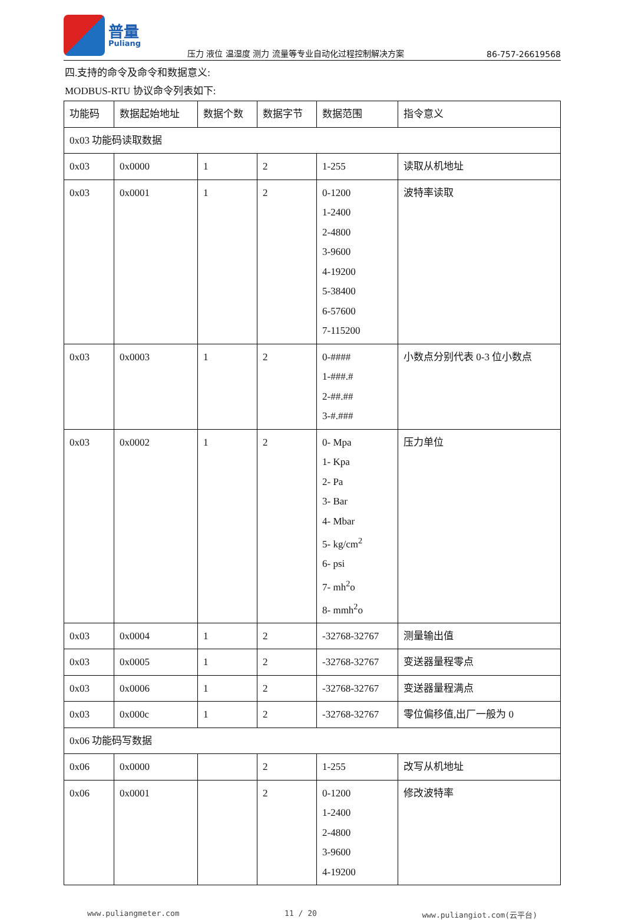普量
Puliang
压力 液位 温湿度 测力 流量等专业自动化过程控制解决方案
86-757-26619568
四.支持的命令及命令和数据意义:
MODBUS-RTU 协议命令列表如下:
| 功能码 | 数据起始地址 | 数据个数 | 数据字节 | 数据范围 | 指令意义 |
| 0x03 功能码读取数据 | | | | | |
| 0x03 | 0x0000 | 1 | 2 | 1-255 | 读取从机地址 |
| 0x03 | 0x0001 | 1 | 2 | 0-1200 1-2400 2-4800 3-9600 4-19200 5-38400 6-57600 7-115200 | 波特率读取 |
| 0x03 | 0x0003 | 1 | 2 | 0-#### 1-###.# 2-##.## 3-#.### | 小数点分别代表 0-3 位小数点 |
| 0x03 | 0x0002 | 1 | 2 | 0- Mpa 1- Kpa 2- Pa 3- Bar 4- Mbar 5- kg/cm<sup>2</sup> 6- psi 7- mh<sup>2</sup>o 8- mmh<sup>2</sup>o | 压力单位 |
| 0x03 | 0x0004 | 1 | 2 | -32768-32767 | 测量输出值 |
| 0x03 | 0x0005 | 1 | 2 | -32768-32767 | 变送器量程零点 |
| 0x03 | 0x0006 | 1 | 2 | -32768-32767 | 变送器量程满点 |
| 0x03 | 0x000c | 1 | 2 | -32768-32767 | 零位偏移值,出厂一般为 0 |
| 0x06 功能码写数据 | | | | | |
| 0x06 | 0x0000 | | 2 | 1-255 | 改写从机地址 |
| 0x06 | 0x0001 | | 2 | 0-1200 1-2400 2-4800 3-9600 4-19200 | 修改波特率 |
www.puliangmeter.com 11 / 20 www.puliangiot.com(云平台)